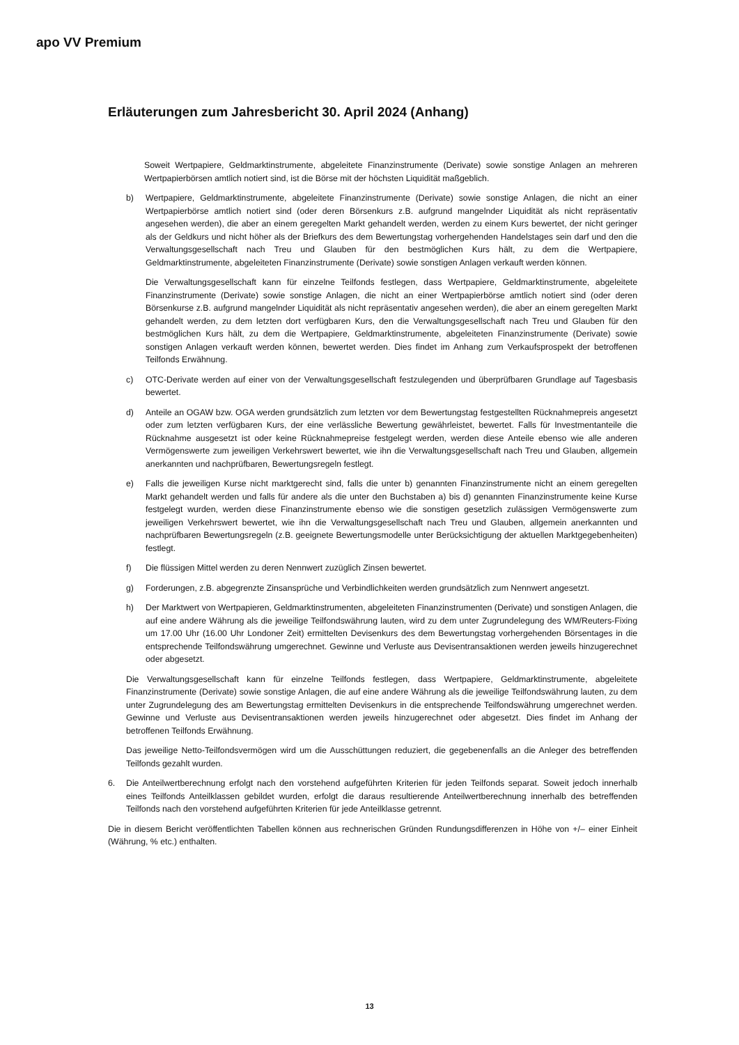apo VV Premium
Erläuterungen zum Jahresbericht 30. April 2024 (Anhang)
Soweit Wertpapiere, Geldmarktinstrumente, abgeleitete Finanzinstrumente (Derivate) sowie sonstige Anlagen an mehreren Wertpapierbörsen amtlich notiert sind, ist die Börse mit der höchsten Liquidität maßgeblich.
b) Wertpapiere, Geldmarktinstrumente, abgeleitete Finanzinstrumente (Derivate) sowie sonstige Anlagen, die nicht an einer Wertpapierbörse amtlich notiert sind (oder deren Börsenkurs z.B. aufgrund mangelnder Liquidität als nicht repräsentativ angesehen werden), die aber an einem geregelten Markt gehandelt werden, werden zu einem Kurs bewertet, der nicht geringer als der Geldkurs und nicht höher als der Briefkurs des dem Bewertungstag vorhergehenden Handelstages sein darf und den die Verwaltungsgesellschaft nach Treu und Glauben für den bestmöglichen Kurs hält, zu dem die Wertpapiere, Geldmarktinstrumente, abgeleiteten Finanzinstrumente (Derivate) sowie sonstigen Anlagen verkauft werden können.
Die Verwaltungsgesellschaft kann für einzelne Teilfonds festlegen, dass Wertpapiere, Geldmarktinstrumente, abgeleitete Finanzinstrumente (Derivate) sowie sonstige Anlagen, die nicht an einer Wertpapierbörse amtlich notiert sind (oder deren Börsenkurse z.B. aufgrund mangelnder Liquidität als nicht repräsentativ angesehen werden), die aber an einem geregelten Markt gehandelt werden, zu dem letzten dort verfügbaren Kurs, den die Verwaltungsgesellschaft nach Treu und Glauben für den bestmöglichen Kurs hält, zu dem die Wertpapiere, Geldmarktinstrumente, abgeleiteten Finanzinstrumente (Derivate) sowie sonstigen Anlagen verkauft werden können, bewertet werden. Dies findet im Anhang zum Verkaufsprospekt der betroffenen Teilfonds Erwähnung.
c) OTC-Derivate werden auf einer von der Verwaltungsgesellschaft festzulegenden und überprüfbaren Grundlage auf Tagesbasis bewertet.
d) Anteile an OGAW bzw. OGA werden grundsätzlich zum letzten vor dem Bewertungstag festgestellten Rücknahmepreis angesetzt oder zum letzten verfügbaren Kurs, der eine verlässliche Bewertung gewährleistet, bewertet. Falls für Investmentanteile die Rücknahme ausgesetzt ist oder keine Rücknahmepreise festgelegt werden, werden diese Anteile ebenso wie alle anderen Vermögenswerte zum jeweiligen Verkehrswert bewertet, wie ihn die Verwaltungsgesellschaft nach Treu und Glauben, allgemein anerkannten und nachprüfbaren, Bewertungsregeln festlegt.
e) Falls die jeweiligen Kurse nicht marktgerecht sind, falls die unter b) genannten Finanzinstrumente nicht an einem geregelten Markt gehandelt werden und falls für andere als die unter den Buchstaben a) bis d) genannten Finanzinstrumente keine Kurse festgelegt wurden, werden diese Finanzinstrumente ebenso wie die sonstigen gesetzlich zulässigen Vermögenswerte zum jeweiligen Verkehrswert bewertet, wie ihn die Verwaltungsgesellschaft nach Treu und Glauben, allgemein anerkannten und nachprüfbaren Bewertungsregeln (z.B. geeignete Bewertungsmodelle unter Berücksichtigung der aktuellen Marktgegebenheiten) festlegt.
f) Die flüssigen Mittel werden zu deren Nennwert zuzüglich Zinsen bewertet.
g) Forderungen, z.B. abgegrenzte Zinsansprüche und Verbindlichkeiten werden grundsätzlich zum Nennwert angesetzt.
h) Der Marktwert von Wertpapieren, Geldmarktinstrumenten, abgeleiteten Finanzinstrumenten (Derivate) und sonstigen Anlagen, die auf eine andere Währung als die jeweilige Teilfondswährung lauten, wird zu dem unter Zugrundelegung des WM/Reuters-Fixing um 17.00 Uhr (16.00 Uhr Londoner Zeit) ermittelten Devisenkurs des dem Bewertungstag vorhergehenden Börsentages in die entsprechende Teilfondswährung umgerechnet. Gewinne und Verluste aus Devisentransaktionen werden jeweils hinzugerechnet oder abgesetzt.
Die Verwaltungsgesellschaft kann für einzelne Teilfonds festlegen, dass Wertpapiere, Geldmarktinstrumente, abgeleitete Finanzinstrumente (Derivate) sowie sonstige Anlagen, die auf eine andere Währung als die jeweilige Teilfondswährung lauten, zu dem unter Zugrundelegung des am Bewertungstag ermittelten Devisenkurs in die entsprechende Teilfondswährung umgerechnet werden. Gewinne und Verluste aus Devisentransaktionen werden jeweils hinzugerechnet oder abgesetzt. Dies findet im Anhang der betroffenen Teilfonds Erwähnung.
Das jeweilige Netto-Teilfondsvermögen wird um die Ausschüttungen reduziert, die gegebenenfalls an die Anleger des betreffenden Teilfonds gezahlt wurden.
6. Die Anteilwertberechnung erfolgt nach den vorstehend aufgeführten Kriterien für jeden Teilfonds separat. Soweit jedoch innerhalb eines Teilfonds Anteilklassen gebildet wurden, erfolgt die daraus resultierende Anteilwertberechnung innerhalb des betreffenden Teilfonds nach den vorstehend aufgeführten Kriterien für jede Anteilklasse getrennt.
Die in diesem Bericht veröffentlichten Tabellen können aus rechnerischen Gründen Rundungsdifferenzen in Höhe von +/– einer Einheit (Währung, % etc.) enthalten.
13